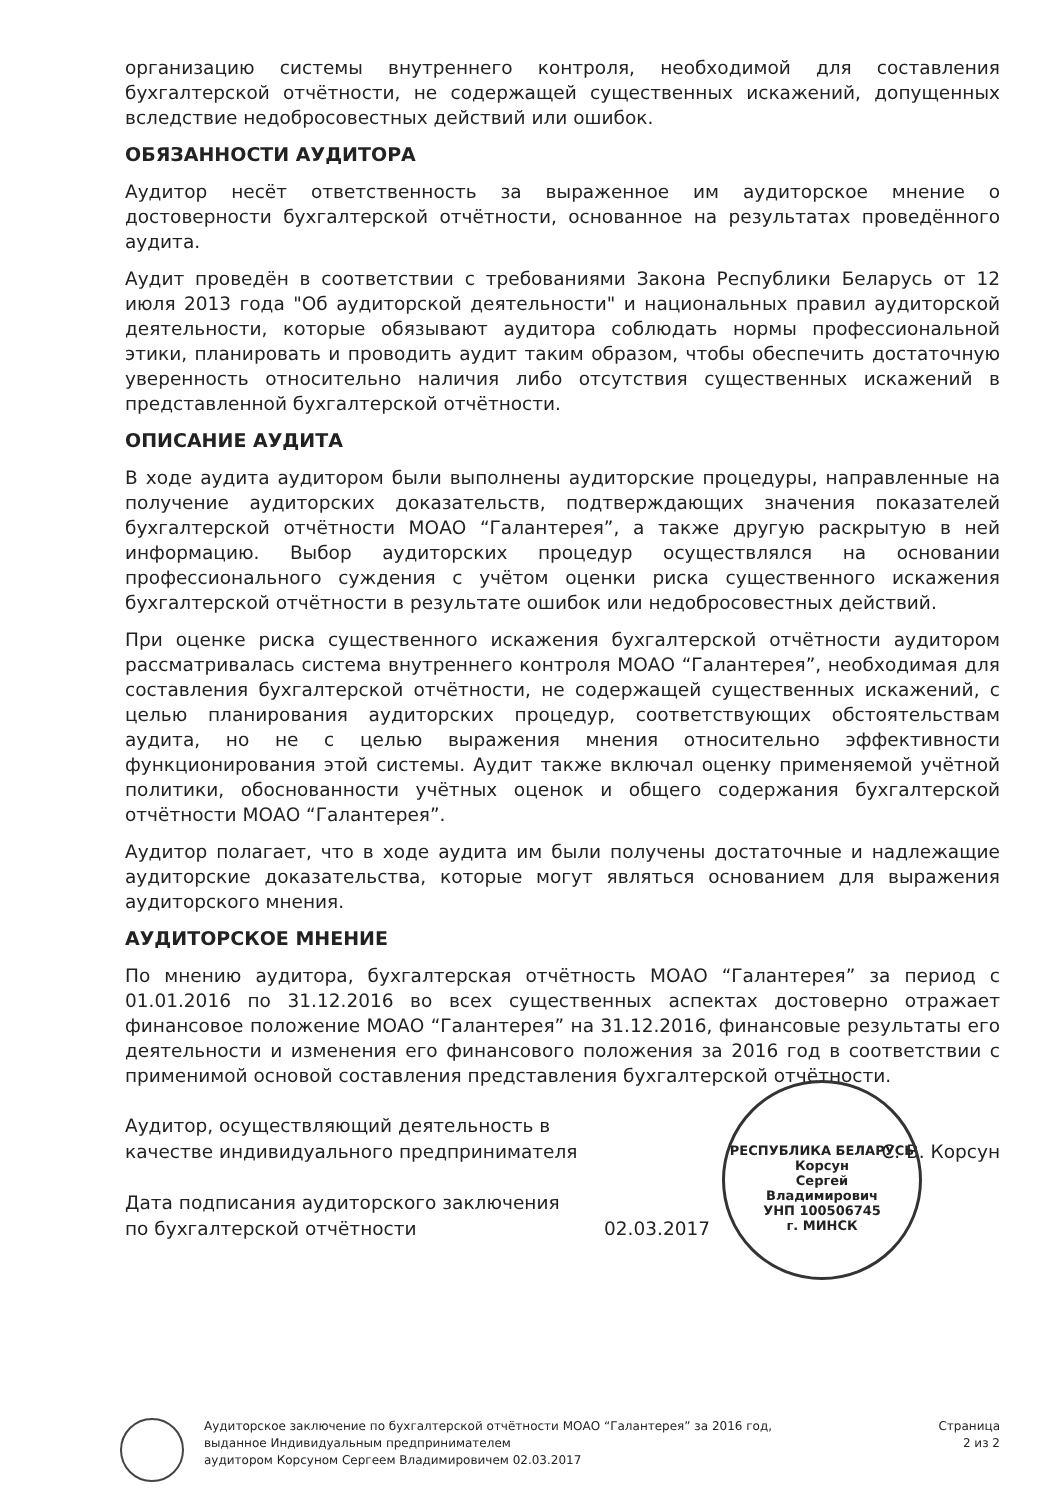организацию системы внутреннего контроля, необходимой для составления бухгалтерской отчётности, не содержащей существенных искажений, допущенных вследствие недобросовестных действий или ошибок.
ОБЯЗАННОСТИ АУДИТОРА
Аудитор несёт ответственность за выраженное им аудиторское мнение о достоверности бухгалтерской отчётности, основанное на результатах проведённого аудита.
Аудит проведён в соответствии с требованиями Закона Республики Беларусь от 12 июля 2013 года "Об аудиторской деятельности" и национальных правил аудиторской деятельности, которые обязывают аудитора соблюдать нормы профессиональной этики, планировать и проводить аудит таким образом, чтобы обеспечить достаточную уверенность относительно наличия либо отсутствия существенных искажений в представленной бухгалтерской отчётности.
ОПИСАНИЕ АУДИТА
В ходе аудита аудитором были выполнены аудиторские процедуры, направленные на получение аудиторских доказательств, подтверждающих значения показателей бухгалтерской отчётности МОАО “Галантерея”, а также другую раскрытую в ней информацию. Выбор аудиторских процедур осуществлялся на основании профессионального суждения с учётом оценки риска существенного искажения бухгалтерской отчётности в результате ошибок или недобросовестных действий.
При оценке риска существенного искажения бухгалтерской отчётности аудитором рассматривалась система внутреннего контроля МОАО “Галантерея”, необходимая для составления бухгалтерской отчётности, не содержащей существенных искажений, с целью планирования аудиторских процедур, соответствующих обстоятельствам аудита, но не с целью выражения мнения относительно эффективности функционирования этой системы. Аудит также включал оценку применяемой учётной политики, обоснованности учётных оценок и общего содержания бухгалтерской отчётности МОАО “Галантерея”.
Аудитор полагает, что в ходе аудита им были получены достаточные и надлежащие аудиторские доказательства, которые могут являться основанием для выражения аудиторского мнения.
АУДИТОРСКОЕ МНЕНИЕ
По мнению аудитора, бухгалтерская отчётность МОАО “Галантерея” за период с 01.01.2016 по 31.12.2016 во всех существенных аспектах достоверно отражает финансовое положение МОАО “Галантерея” на 31.12.2016, финансовые результаты его деятельности и изменения его финансового положения за 2016 год в соответствии с применимой основой составления представления бухгалтерской отчётности.
Аудитор, осуществляющий деятельность в
качестве индивидуального предпринимателя
С. В. Корсун
Дата подписания аудиторского заключения
по бухгалтерской отчётности
02.03.2017
РЕСПУБЛИКА БЕЛАРУСЬ
Корсун
Сергей
Владимирович
УНП 100506745
г. МИНСК
Аудиторское заключение по бухгалтерской отчётности МОАО “Галантерея” за 2016 год,
выданное Индивидуальным предпринимателем
аудитором Корсуном Сергеем Владимировичем 02.03.2017
Страница
2 из 2